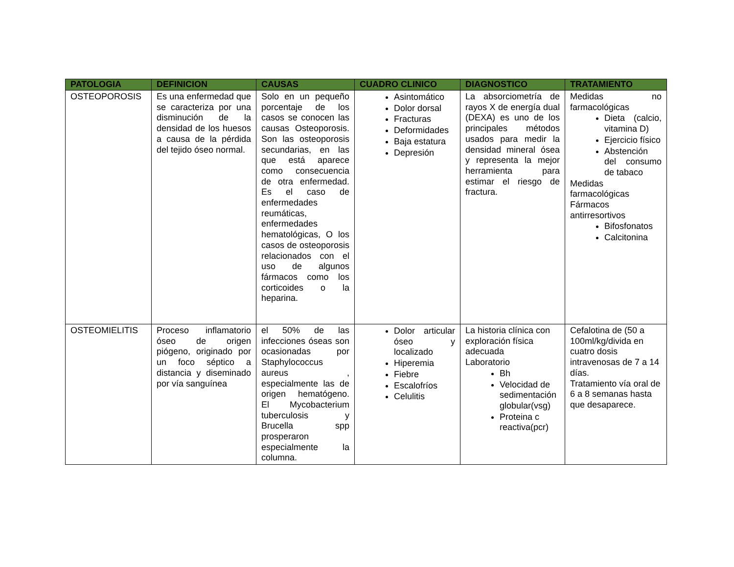| PATOLOGIA | DEFINICION | CAUSAS | CUADRO CLINICO | DIAGNOSTICO | TRATAMIENTO |
| --- | --- | --- | --- | --- | --- |
| OSTEOPOROSIS | Es una enfermedad que se caracteriza por una disminución de la densidad de los huesos a causa de la pérdida del tejido óseo normal. | Solo en un pequeño porcentaje de los casos se conocen las causas Osteoporosis. Son las osteoporosis secundarias, en las que está aparece como consecuencia de otra enfermedad. Es el caso de enfermedades reumáticas, enfermedades hematológicas, O los casos de osteoporosis relacionados con el uso de algunos fármacos como los corticoides o la heparina. | Asintomático Dolor dorsal Fracturas Deformidades Baja estatura Depresión | La absorciometría de rayos X de energía dual (DEXA) es uno de los principales métodos usados para medir la densidad mineral ósea y representa la mejor herramienta para estimar el riesgo de fractura. | Medidas no farmacológicas Dieta (calcio, vitamina D) Ejercicio físico Abstención del consumo de tabaco Medidas farmacológicas Fármacos antirresortivos Bifosfonatos Calcitonina |
| OSTEOMIELITIS | Proceso inflamatorio óseo de origen piógeno, originado por un foco séptico a distancia y diseminado por vía sanguínea | el 50% de las infecciones óseas son ocasionadas por Staphylococcus aureus , especialmente las de origen hematógeno. El Mycobacterium tuberculosis y Brucella spp prosperaron especialmente la columna. | Dolor articular óseo y localizado Hiperemia Fiebre Escalofríos Celulitis | La historia clínica con exploración física adecuada Laboratorio Bh Velocidad de sedimentación globular(vsg) Proteina c reactiva(pcr) | Cefalotina de (50 a 100ml/kg/divida en cuatro dosis intravenosas de 7 a 14 días. Tratamiento vía oral de 6 a 8 semanas hasta que desaparece. |